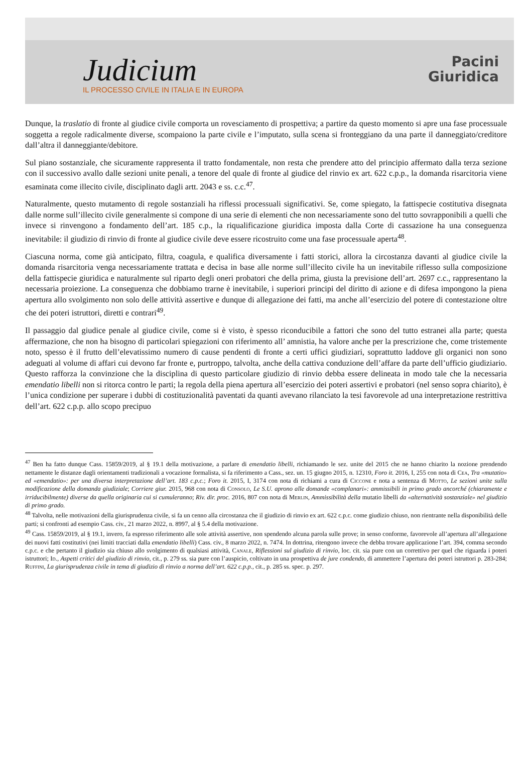Judicium
IL PROCESSO CIVILE IN ITALIA E IN EUROPA
Pacini
Giuridica
Dunque, la traslatio di fronte al giudice civile comporta un rovesciamento di prospettiva; a partire da questo momento si apre una fase processuale soggetta a regole radicalmente diverse, scompaiono la parte civile e l’imputato, sulla scena si fronteggiano da una parte il danneggiato/creditore dall’altra il danneggiante/debitore.
Sul piano sostanziale, che sicuramente rappresenta il tratto fondamentale, non resta che prendere atto del principio affermato dalla terza sezione con il successivo avallo dalle sezioni unite penali, a tenore del quale di fronte al giudice del rinvio ex art. 622 c.p.p., la domanda risarcitoria viene esaminata come illecito civile, disciplinato dagli artt. 2043 e ss. c.c.<sup>47</sup>.
Naturalmente, questo mutamento di regole sostanziali ha riflessi processuali significativi. Se, come spiegato, la fattispecie costitutiva disegnata dalle norme sull’illecito civile generalmente si compone di una serie di elementi che non necessariamente sono del tutto sovrapponibili a quelli che invece si rinvengono a fondamento dell’art. 185 c.p., la riqualificazione giuridica imposta dalla Corte di cassazione ha una conseguenza inevitabile: il giudizio di rinvio di fronte al giudice civile deve essere ricostruito come una fase processuale aperta<sup>48</sup>.
Ciascuna norma, come già anticipato, filtra, coagula, e qualifica diversamente i fatti storici, allora la circostanza davanti al giudice civile la domanda risarcitoria venga necessariamente trattata e decisa in base alle norme sull’illecito civile ha un inevitabile riflesso sulla composizione della fattispecie giuridica e naturalmente sul riparto degli oneri probatori che della prima, giusta la previsione dell’art. 2697 c.c., rappresentano la necessaria proiezione. La conseguenza che dobbiamo trarne è inevitabile, i superiori principi del diritto di azione e di difesa impongono la piena apertura allo svolgimento non solo delle attività assertive e dunque di allegazione dei fatti, ma anche all’esercizio del potere di contestazione oltre che dei poteri istruttori, diretti e contrari<sup>49</sup>.
Il passaggio dal giudice penale al giudice civile, come si è visto, è spesso riconducibile a fattori che sono del tutto estranei alla parte; questa affermazione, che non ha bisogno di particolari spiegazioni con riferimento all’ amnistia, ha valore anche per la prescrizione che, come tristemente noto, spesso è il frutto dell’elevatissimo numero di cause pendenti di fronte a certi uffici giudiziari, soprattutto laddove gli organici non sono adeguati al volume di affari cui devono far fronte e, purtroppo, talvolta, anche della cattiva conduzione dell’affare da parte dell’ufficio giudiziario. Questo rafforza la convinzione che la disciplina di questo particolare giudizio di rinvio debba essere delineata in modo tale che la necessaria emendatio libelli non si ritorca contro le parti; la regola della piena apertura all’esercizio dei poteri assertivi e probatori (nel senso sopra chiarito), è l’unica condizione per superare i dubbi di costituzionalità paventati da quanti avevano rilanciato la tesi favorevole ad una interpretazione restrittiva dell’art. 622 c.p.p. allo scopo precipuo
<sup>47</sup> Ben ha fatto dunque Cass. 15859/2019, al § 19.1 della motivazione, a parlare di emendatio libelli, richiamando le sez. unite del 2015 che ne hanno chiarito la nozione prendendo nettamente le distanze dagli orientamenti tradizionali a vocazione formalista, si fa riferimento a Cass., sez. un. 15 giugno 2015, n. 12310, Foro it. 2016, I, 255 con nota di Cea, Tra «mutatio» ed «emendatio»: per una diversa interpretazione dell’art. 183 c.p.c.; Foro it. 2015, I, 3174 con nota di richiami a cura di Ciccone e nota a sentenza di Motto, Le sezioni unite sulla modificazione della domanda giudiziale; Corriere giur. 2015, 968 con nota di Consolo, Le S.U. aprono alle domande «complanari»: ammissibili in primo grado ancorché (chiaramente e irriducibilmente) diverse da quella originaria cui si cumuleranno; Riv. dir. proc. 2016, 807 con nota di Merlin, Ammissibilità della mutatio libelli da «alternatività sostanziale» nel giudizio di primo grado.
<sup>48</sup> Talvolta, nelle motivazioni della giurisprudenza civile, si fa un cenno alla circostanza che il giudizio di rinvio ex art. 622 c.p.c. come giudizio chiuso, non rientrante nella disponibilità delle parti; si confronti ad esempio Cass. civ., 21 marzo 2022, n. 8997, al § 5.4 della motivazione.
<sup>49</sup> Cass. 15859/2019, al § 19.1, invero, fa espresso riferimento alle sole attività assertive, non spendendo alcuna parola sulle prove; in senso conforme, favorevole all’apertura all’allegazione dei nuovi fatti costitutivi (nei limiti tracciati dalla emendatio libelli) Cass. civ., 8 marzo 2022, n. 7474. In dottrina, ritengono invece che debba trovare applicazione l’art. 394, comma secondo c.p.c. e che pertanto il giudizio sia chiuso allo svolgimento di qualsiasi attività, Canale, Riflessioni sul giudizio di rinvio, loc. cit. sia pure con un correttivo per quel che riguarda i poteri istruttori; Id., Aspetti critici del giudizio di rinvio, cit., p. 279 ss. sia pure con l’auspicio, coltivato in una prospettiva de jure condendo, di ammettere l’apertura dei poteri istruttori p. 283-284; Ruffini, La giurisprudenza civile in tema di giudizio di rinvio a norma dell’art. 622 c.p.p., cit., p. 285 ss. spec. p. 297.